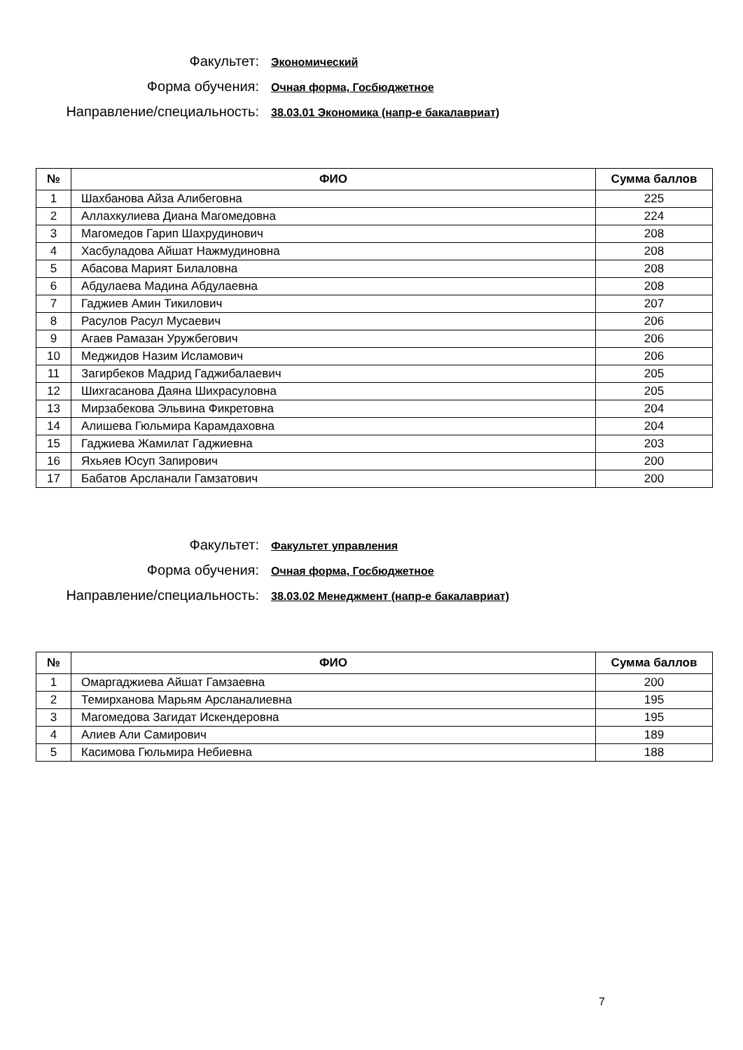Факультет:
Экономический
Форма обучения:
Очная форма, Госбюджетное
Направление/специальность:
38.03.01 Экономика (напр-е бакалавриат)
| № | ФИО | Сумма баллов |
| --- | --- | --- |
| 1 | Шахбанова Айза Алибеговна | 225 |
| 2 | Аллахкулиева Диана Магомедовна | 224 |
| 3 | Магомедов Гарип Шахрудинович | 208 |
| 4 | Хасбуладова Айшат Нажмудиновна | 208 |
| 5 | Абасова Марият Билаловна | 208 |
| 6 | Абдулаева Мадина Абдулаевна | 208 |
| 7 | Гаджиев Амин Тикилович | 207 |
| 8 | Расулов Расул Мусаевич | 206 |
| 9 | Агаев Рамазан Уружбегович | 206 |
| 10 | Меджидов Назим Исламович | 206 |
| 11 | Загирбеков Мадрид Гаджибалаевич | 205 |
| 12 | Шихгасанова Даяна Шихрасуловна | 205 |
| 13 | Мирзабекова Эльвина Фикретовна | 204 |
| 14 | Алишева Гюльмира Карамдаховна | 204 |
| 15 | Гаджиева Жамилат Гаджиевна | 203 |
| 16 | Яхьяев Юсуп Запирович | 200 |
| 17 | Бабатов Арсланали Гамзатович | 200 |
Факультет:
Факультет управления
Форма обучения:
Очная форма, Госбюджетное
Направление/специальность:
38.03.02 Менеджмент (напр-е бакалавриат)
| № | ФИО | Сумма баллов |
| --- | --- | --- |
| 1 | Омаргаджиева Айшат Гамзаевна | 200 |
| 2 | Темирханова Марьям Арсланалиевна | 195 |
| 3 | Магомедова Загидат Искендеровна | 195 |
| 4 | Алиев Али Самирович | 189 |
| 5 | Касимова Гюльмира Небиевна | 188 |
7